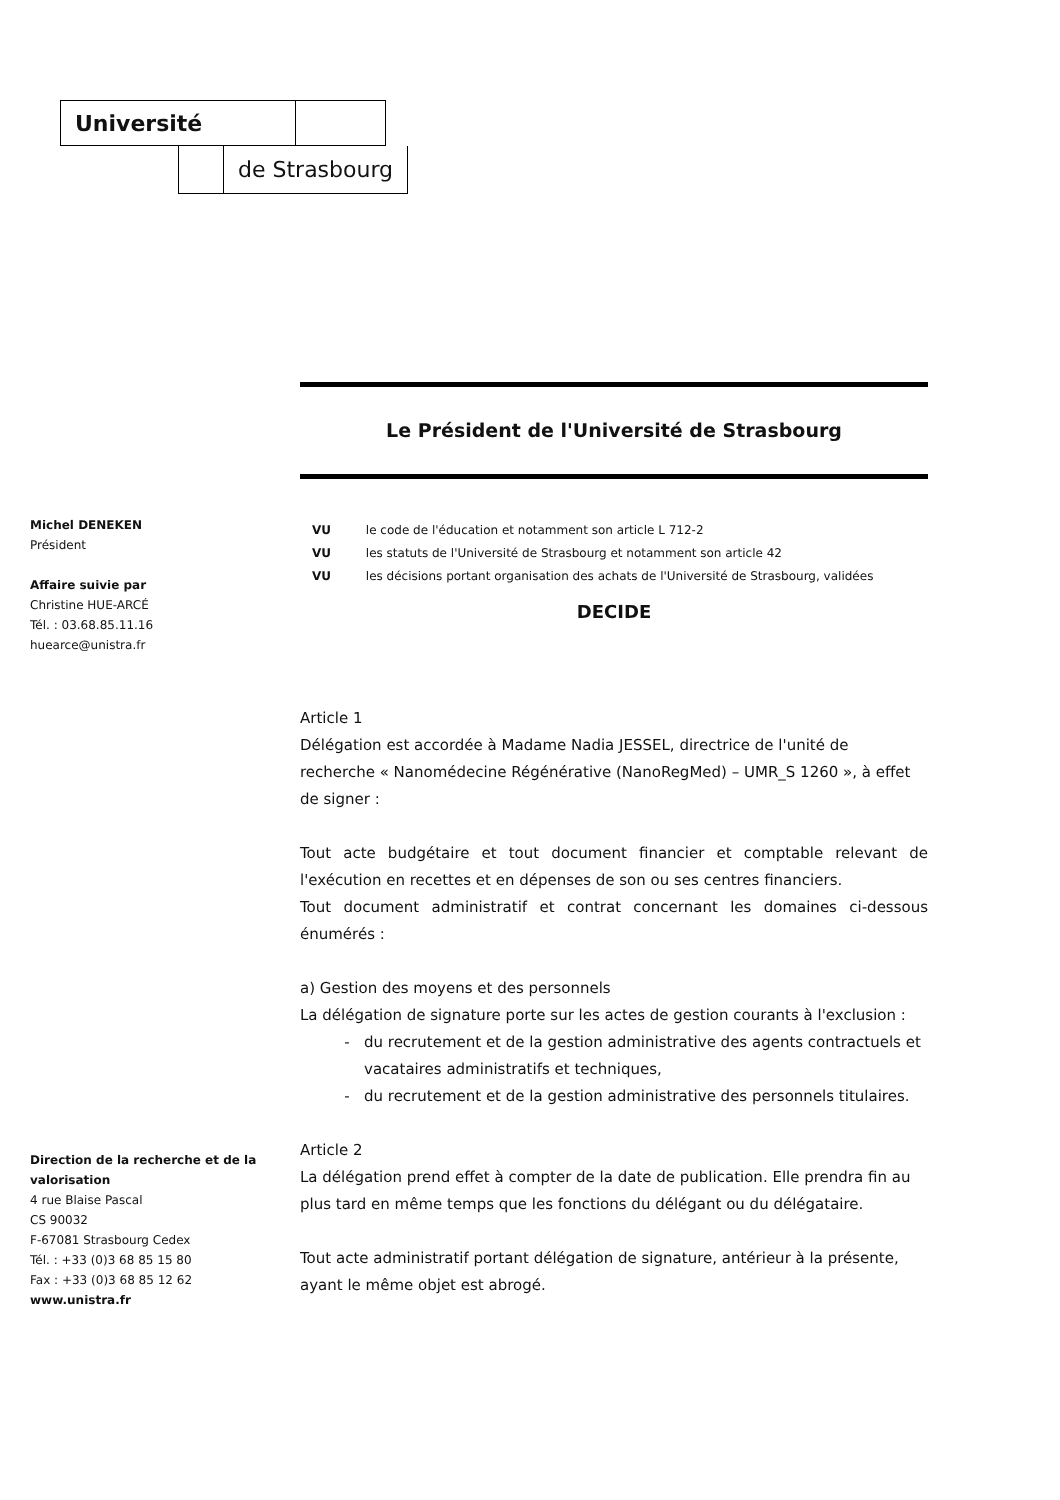Université
de Strasbourg
Michel DENEKEN
Président
Affaire suivie par
Christine HUE-ARCÉ
Tél. : 03.68.85.11.16
huearce@unistra.fr
Le Président de l'Université de Strasbourg
VU le code de l'éducation et notamment son article L 712-2
VU les statuts de l'Université de Strasbourg et notamment son article 42
VU les décisions portant organisation des achats de l'Université de Strasbourg, validées
DECIDE
Article 1
Délégation est accordée à Madame Nadia JESSEL, directrice de l'unité de recherche « Nanomédecine Régénérative (NanoRegMed) – UMR_S 1260 », à effet de signer :
Tout acte budgétaire et tout document financier et comptable relevant de l'exécution en recettes et en dépenses de son ou ses centres financiers.
Tout document administratif et contrat concernant les domaines ci-dessous énumérés :
a) Gestion des moyens et des personnels
La délégation de signature porte sur les actes de gestion courants à l'exclusion :
du recrutement et de la gestion administrative des agents contractuels et vacataires administratifs et techniques,
du recrutement et de la gestion administrative des personnels titulaires.
Article 2
La délégation prend effet à compter de la date de publication. Elle prendra fin au plus tard en même temps que les fonctions du délégant ou du délégataire.
Tout acte administratif portant délégation de signature, antérieur à la présente, ayant le même objet est abrogé.
Direction de la recherche et de la valorisation
4 rue Blaise Pascal
CS 90032
F-67081 Strasbourg Cedex
Tél. : +33 (0)3 68 85 15 80
Fax : +33 (0)3 68 85 12 62
www.unistra.fr